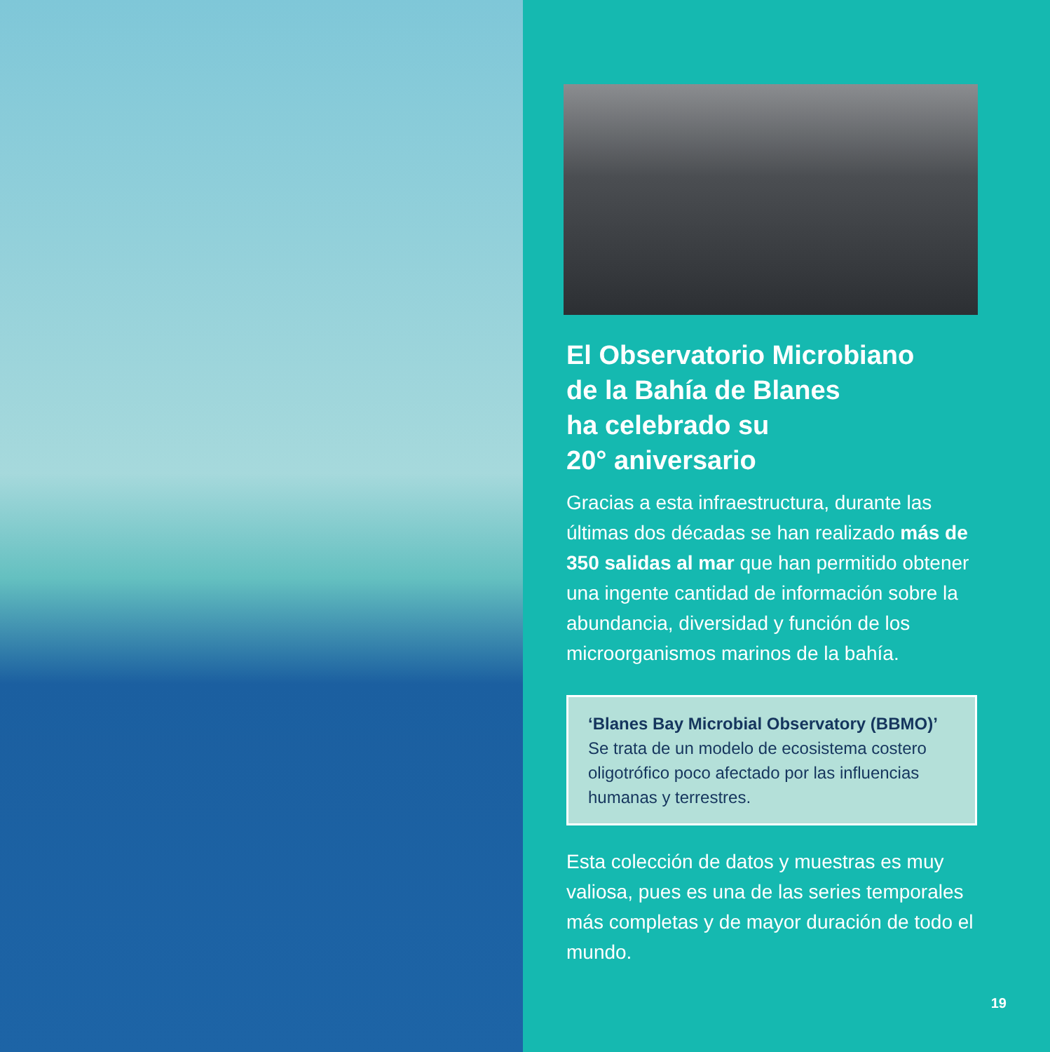El Observatorio Microbiano
de la Bahía de Blanes
ha celebrado su
20° aniversario
Gracias a esta infraestructura, durante las últimas dos décadas se han realizado más de 350 salidas al mar que han permitido obtener una ingente cantidad de información sobre la abundancia, diversidad y función de los microorganismos marinos de la bahía.
‘Blanes Bay Microbial Observatory (BBMO)’
Se trata de un modelo de ecosistema costero oligotrófico poco afectado por las influencias humanas y terrestres.
Esta colección de datos y muestras es muy valiosa, pues es una de las series temporales más completas y de mayor duración de todo el mundo.
19